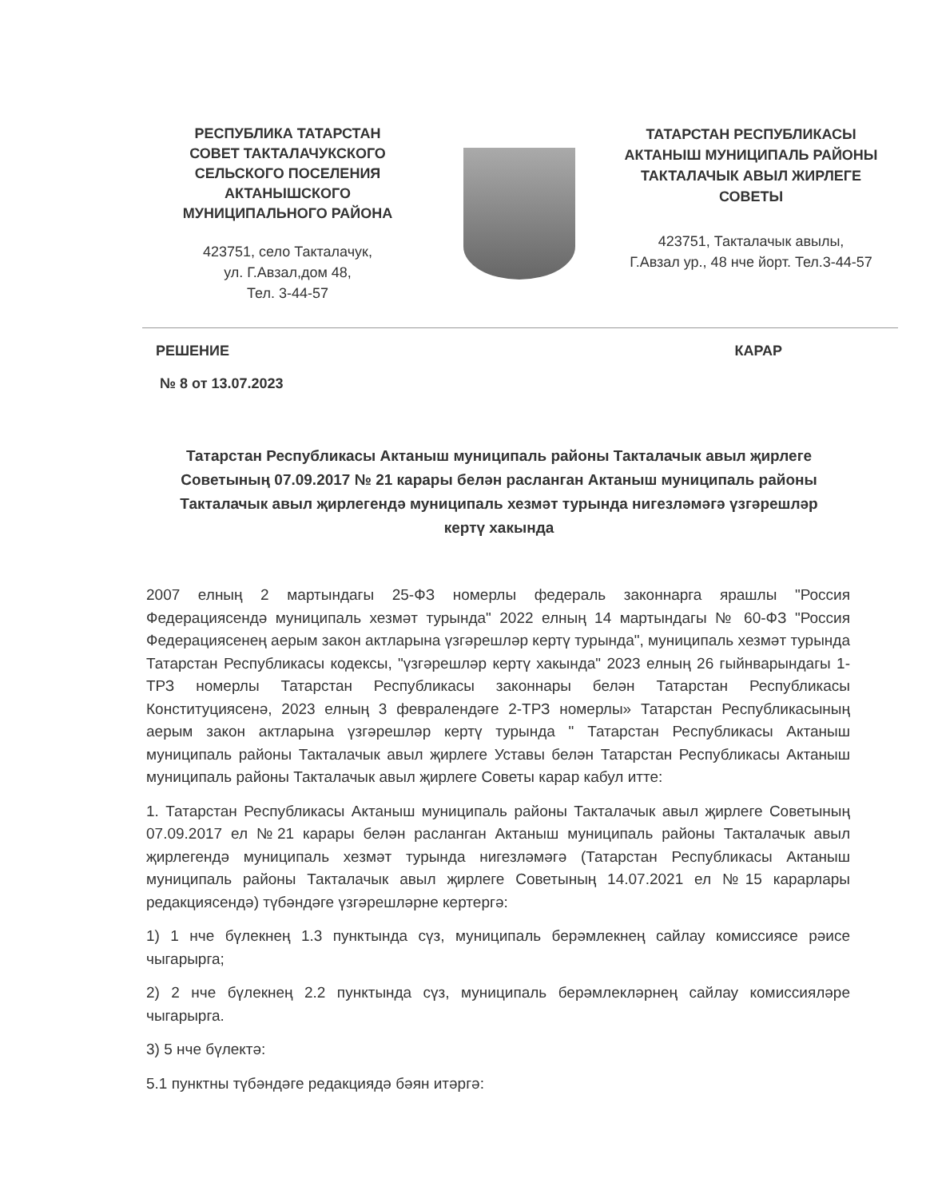РЕСПУБЛИКА ТАТАРСТАН
СОВЕТ ТАКТАЛАЧУКСКОГО
СЕЛЬСКОГО ПОСЕЛЕНИЯ
АКТАНЫШСКОГО
МУНИЦИПАЛЬНОГО РАЙОНА
423751, село Такталачук,
ул. Г.Авзал,дом 48,
Тел. 3-44-57
ТАТАРСТАН РЕСПУБЛИКАСЫ
АКТАНЫШ МУНИЦИПАЛЬ РАЙОНЫ
ТАКТАЛАЧЫК АВЫЛ ЖИРЛЕГЕ
СОВЕТЫ
423751, Такталачык авылы,
Г.Авзал ур., 48 нче йорт. Тел.3-44-57
РЕШЕНИЕ КАРАР
№ 8 от 13.07.2023
Татарстан Республикасы Актаныш муниципаль районы Такталачык авыл җирлеге Советының 07.09.2017 № 21 карары белән расланган Актаныш муниципаль районы Такталачык авыл җирлегендә муниципаль хезмәт турында нигезләмәгә үзгәрешләр кертү хакында
2007 елның 2 мартындагы 25-ФЗ номерлы федераль законнарга ярашлы "Россия Федерациясендә муниципаль хезмәт турында" 2022 елның 14 мартындагы № 60-ФЗ "Россия Федерациясенең аерым закон актларына үзгәрешләр кертү турында", муниципаль хезмәт турында Татарстан Республикасы кодексы, "үзгәрешләр кертү хакында" 2023 елның 26 гыйнварындагы 1-ТРЗ номерлы Татарстан Республикасы законнары белән Татарстан Республикасы Конституциясенә, 2023 елның 3 февралендәге 2-ТРЗ номерлы» Татарстан Республикасының аерым закон актларына үзгәрешләр кертү турында " Татарстан Республикасы Актаныш муниципаль районы Такталачык авыл җирлеге Уставы белән Татарстан Республикасы Актаныш муниципаль районы Такталачык авыл җирлеге Советы карар кабул итте:
1. Татарстан Республикасы Актаныш муниципаль районы Такталачык авыл җирлеге Советының 07.09.2017 ел №21 карары белән расланган Актаныш муниципаль районы Такталачык авыл җирлегендә муниципаль хезмәт турында нигезләмәгә (Татарстан Республикасы Актаныш муниципаль районы Такталачык авыл җирлеге Советының 14.07.2021 ел №15 карарлары редакциясендә) түбәндәге үзгәрешләрне кертергә:
1) 1 нче бүлекнең 1.3 пунктында сүз, муниципаль берәмлекнең сайлау комиссиясе рәисе чыгарырга;
2) 2 нче бүлекнең 2.2 пунктында сүз, муниципаль берәмлекләрнең сайлау комиссияләре чыгарырга.
3) 5 нче бүлектә:
5.1 пунктны түбәндәге редакциядә бәян итәргә: